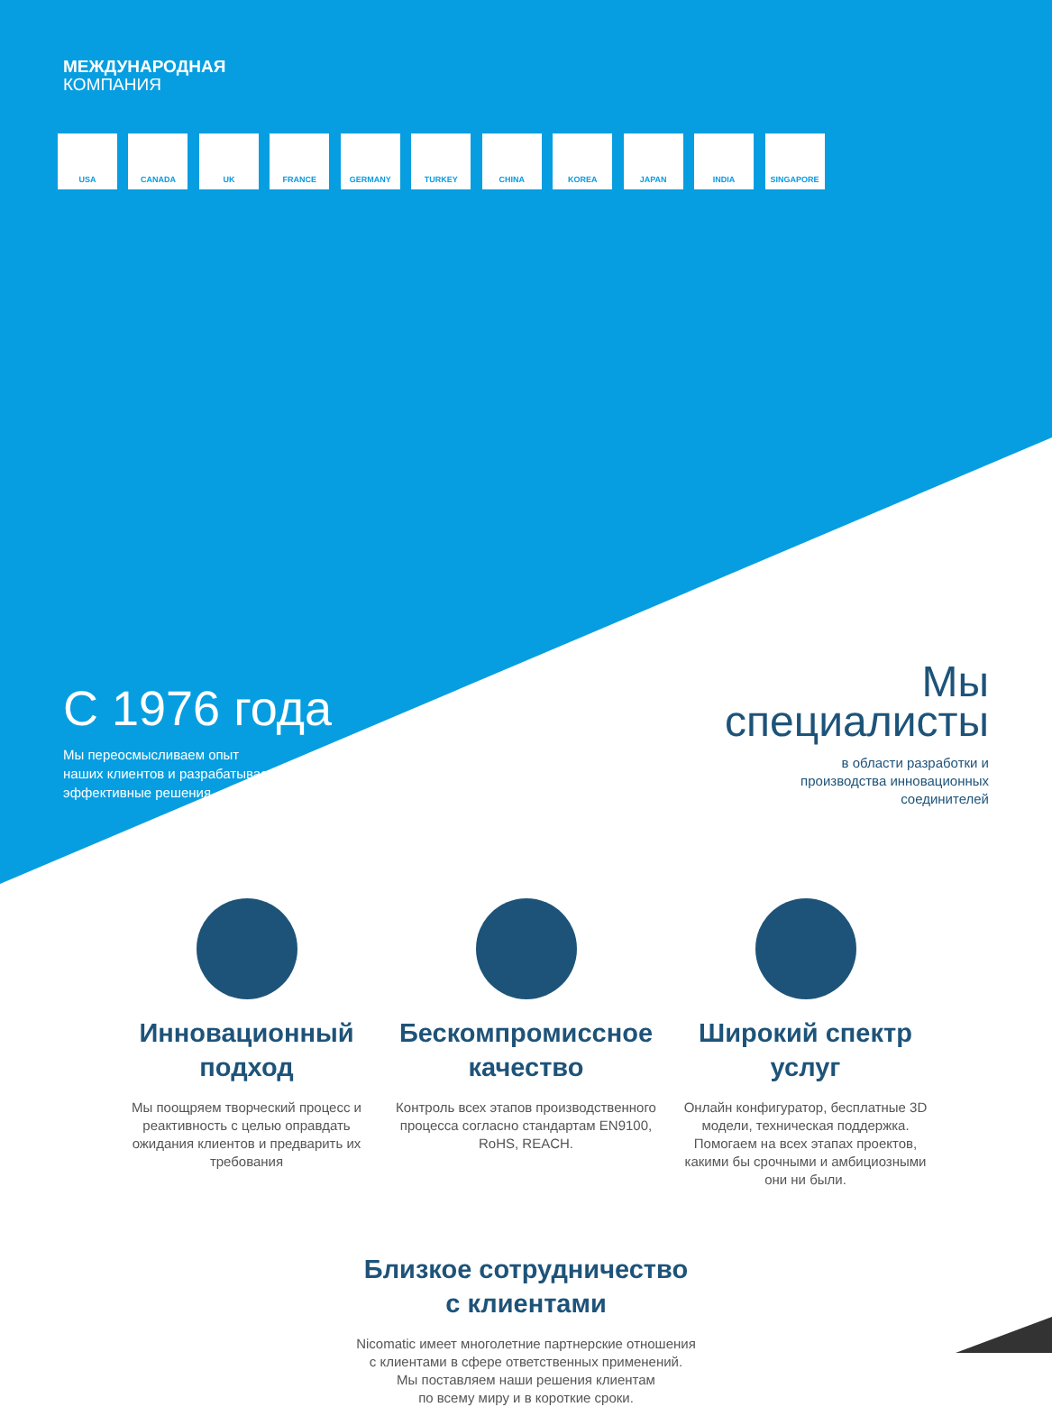МЕЖДУНАРОДНАЯ
КОМПАНИЯ
USA CANADA UK FRANCE GERMANY TURKEY CHINA KOREA JAPAN INDIA SINGAPORE
С 1976 года
Мы переосмысливаем опыт
наших клиентов и разрабатываем
эффективные решения
Мы
специалисты
в области разработки и
производства инновационных
соединителей
Инновационный подход
Мы поощряем творческий процесс и реактивность с целью оправдать ожидания клиентов и предварить их требования
Бескомпромиссное качество
Контроль всех этапов производственного процесса согласно стандартам EN9100, RoHS, REACH.
Широкий спектр услуг
Онлайн конфигуратор, бесплатные 3D модели, техническая поддержка. Помогаем на всех этапах проектов, какими бы срочными и амбициозными они ни были.
Близкое сотрудничество
с клиентами
Nicomatic имеет многолетние партнерские отношения
с клиентами в сфере ответственных применений.
Мы поставляем наши решения клиентам
по всему миру и в короткие сроки.